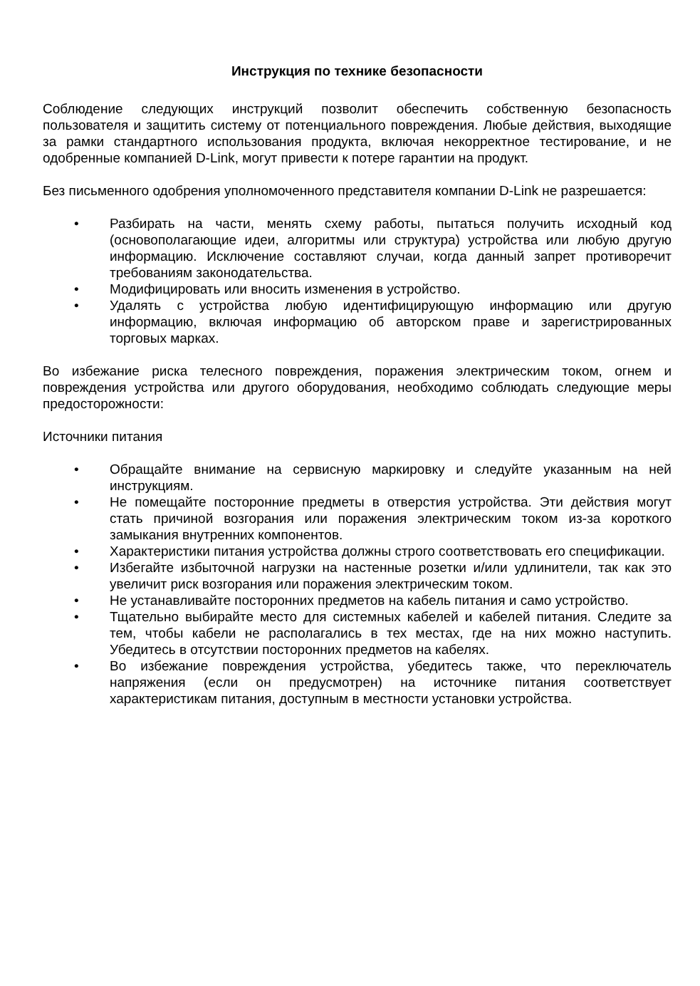Инструкция по технике безопасности
Соблюдение следующих инструкций позволит обеспечить собственную безопасность пользователя и защитить систему от потенциального повреждения. Любые действия, выходящие за рамки стандартного использования продукта, включая некорректное тестирование, и не одобренные компанией D-Link, могут привести к потере гарантии на продукт.
Без письменного одобрения уполномоченного представителя компании D-Link не разрешается:
• Разбирать на части, менять схему работы, пытаться получить исходный код (основополагающие идеи, алгоритмы или структура) устройства или любую другую информацию. Исключение составляют случаи, когда данный запрет противоречит требованиям законодательства.
• Модифицировать или вносить изменения в устройство.
• Удалять с устройства любую идентифицирующую информацию или другую информацию, включая информацию об авторском праве и зарегистрированных торговых марках.
Во избежание риска телесного повреждения, поражения электрическим током, огнем и повреждения устройства или другого оборудования, необходимо соблюдать следующие меры предосторожности:
Источники питания
• Обращайте внимание на сервисную маркировку и следуйте указанным на ней инструкциям.
• Не помещайте посторонние предметы в отверстия устройства. Эти действия могут стать причиной возгорания или поражения электрическим током из-за короткого замыкания внутренних компонентов.
• Характеристики питания устройства должны строго соответствовать его спецификации.
• Избегайте избыточной нагрузки на настенные розетки и/или удлинители, так как это увеличит риск возгорания или поражения электрическим током.
• Не устанавливайте посторонних предметов на кабель питания и само устройство.
• Тщательно выбирайте место для системных кабелей и кабелей питания. Следите за тем, чтобы кабели не располагались в тех местах, где на них можно наступить. Убедитесь в отсутствии посторонних предметов на кабелях.
• Во избежание повреждения устройства, убедитесь также, что переключатель напряжения (если он предусмотрен) на источнике питания соответствует характеристикам питания, доступным в местности установки устройства.